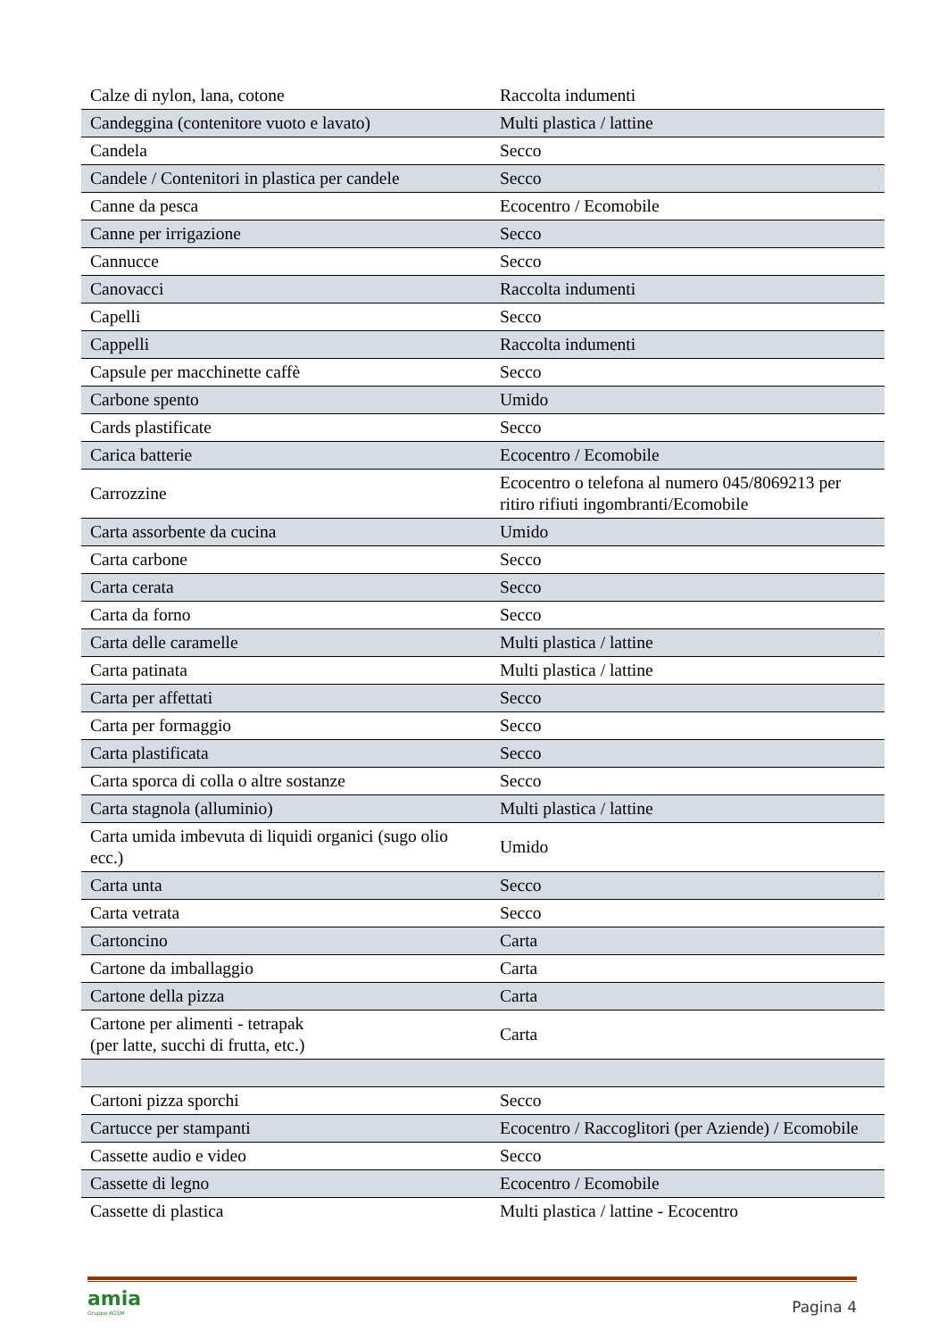| Calze di nylon, lana, cotone | Raccolta indumenti |
| Candeggina (contenitore vuoto e lavato) | Multi plastica / lattine |
| Candela | Secco |
| Candele / Contenitori in plastica per candele | Secco |
| Canne da pesca | Ecocentro / Ecomobile |
| Canne per irrigazione | Secco |
| Cannucce | Secco |
| Canovacci | Raccolta indumenti |
| Capelli | Secco |
| Cappelli | Raccolta indumenti |
| Capsule per macchinette caffè | Secco |
| Carbone spento | Umido |
| Cards plastificate | Secco |
| Carica batterie | Ecocentro / Ecomobile |
| Carrozzine | Ecocentro o telefona al numero 045/8069213 per ritiro rifiuti ingombranti/Ecomobile |
| Carta assorbente da cucina | Umido |
| Carta carbone | Secco |
| Carta cerata | Secco |
| Carta da forno | Secco |
| Carta delle caramelle | Multi plastica / lattine |
| Carta patinata | Multi plastica / lattine |
| Carta per affettati | Secco |
| Carta per formaggio | Secco |
| Carta plastificata | Secco |
| Carta sporca di colla o altre sostanze | Secco |
| Carta stagnola (alluminio) | Multi plastica / lattine |
| Carta umida imbevuta di liquidi organici (sugo olio ecc.) | Umido |
| Carta unta | Secco |
| Carta vetrata | Secco |
| Cartoncino | Carta |
| Cartone da imballaggio | Carta |
| Cartone della pizza | Carta |
| Cartone per alimenti - tetrapak (per latte, succhi di frutta, etc.) | Carta |
| Cartoni pizza sporchi | Secco |
| Cartucce per stampanti | Ecocentro / Raccoglitori (per Aziende) / Ecomobile |
| Cassette audio e video | Secco |
| Cassette di legno | Ecocentro / Ecomobile |
| Cassette di plastica | Multi plastica / lattine - Ecocentro |
amia
Gruppo AGSM
Pagina 4